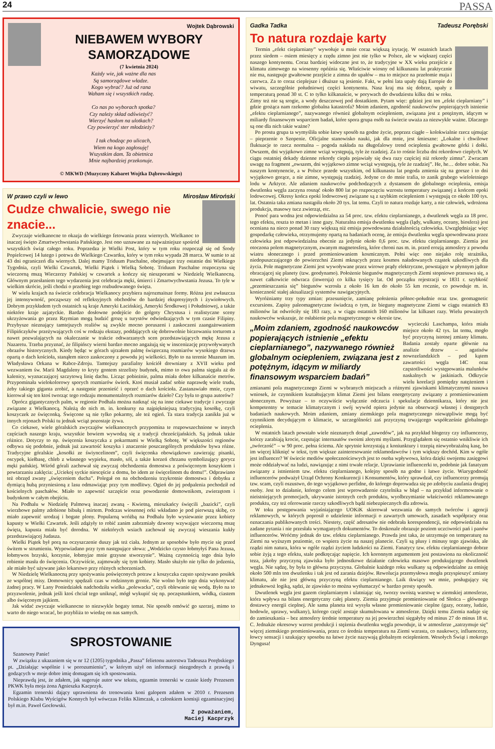24 PASSA
Wojtek Dąbrowski
NIEBAWEM WYBORY SAMORZĄDOWE
(7 kwietnia 2024)
Każdy wie, jak ważne dla nas
Są samorządowe władze.
Kogo wybrać? Już od rana
Waham się i wszystkich radzę.
Co nas po wyborach spotka?
Czy należy skład odświeżyć?
Wierzyć hasłom na ulotkach?
Czy powierzyć ster młodzieży?
I tak chodząc po ulicach,
Wiem na kogo zagłosuję!
Wszystkim dam. Ta obietnica
Mnie najbardziej przekonuje.
© MKWD (Muzyczny Kabaret Wojtka Dąbrowskiego)
W prawo czyli w lewo Mirosław Miroński
Cudze chwalicie, swego nie znacie...
Zwyczaje wielkanocne to okazja do wielkiego fetowania przez wiernych. Wielkanoc to inaczej święto Zmartwychwstania Pańskiego. Jest ono uznawane za najważniejsze spośród wszystkich świąt całego roku. Poprzedza je Wielki Post, który w tym roku rozpoczął się od Środy Popielcowej 14 lutego i potrwa do Wielkiego Czwartku, który w tym roku wypada 28 marca. W sumie to aż 43 dni ograniczeń dla wiernych. Dalej mamy Triduum Paschalne, obejmujące trzy ostatnie dni Wielkiego Tygodnia, czyli Wielki Czwartek, Wielki Piątek i Wielką Sobotę. Triduum Paschalne rozpoczyna się wieczorną mszą Wieczerzy Pańskiej w czwartek a kończy się nieszporami w Niedzielę Wielkanocną. Głównym przesłaniem tego wydarzenia jest celebracja męki, śmierci i Zmartwychwstania Jezusa. To tyle w wielkim skrócie, jeśli chodzi o przebieg tego rozbudowanego święta.
W wielu krajach na świecie celebracja Wielkanocy przybiera najrozmaitsze formy. Różna jest zwłaszcza jej intensywność, począwszy od refleksyjnych obchodów do bardziej ekspresyjnych i żywiołowych. Dobrym przykładem tych ostatnich są kraje Ameryki Łacińskiej, Ameryki Środkowej i Południowej, a także niektóre kraje azjatyckie. Bardzo dosłowne podejście do golgoty Chrystusa i realistyczne sceny ukrzyżowania go przez Rzymian mogą budzić grozę u turystów odwiedzających w tym czasie Filipiny. Przybysze nieznający tamtejszych realiów są zwykle mocno poruszeni i zaskoczeni zaangażowaniem Filipińczyków przeżywających coś w rodzaju ekstazy, poddających się dobrowolnie biczowaniu torturom a nawet pozwalających na okaleczanie w trakcie odtwarzanych scen przedstawiających mękę Jezusa z Nazaretu. Trzeba przyznać, że filipińscy wierni bardzo mocno angażują się w inscenizację przywoływanych obrazów historycznych. Kiedy będąc w górach ujrzałem palmę świąteczną rozmiarów wysokiego drzewa opartą o dach kościoła, stanąłem nieco zaskoczony z powodu jej wielkości. Było to na terenie Muzeum im. Władysława Orkana w Rabce-Zdroju. Tamtejszy parafialny kościół drewniany z XVII wieku pod wezwaniem św. Marii Magdaleny to kryty gontem strzelisty budynek, mimo to owa palma sięgała aż do kalenicy, wyznaczającej szczytową linię dachu. Licząc pobieżnie, palma miała dobre kilkanaście metrów. Przypominała wielokolorowy sporych rozmiarów świerk. Ktoś musiał zadać sobie naprawdę wiele trudu, żeby takiego giganta zrobić, a następnie przenieść i oprzeć o dach kościoła. Zastanawiało mnie, czym kierował się ten ktoś tworząc tego rodzaju monumentalnych rozmiarów dzieło? Czy była to grupa autorów?
Oprócz gigantycznych palm, w regionie Podhala można natknąć się na inne ciekawe tradycje i zwyczaje związane z Wielkanocą. Należą do nich m. in. konkursy na najpiękniejszą tradycyjną kosołkę, czyli koszyczek ze święconką. Święcone są nie tylko pokarmy, ale też ogień. Ta stara tradycja zanikła już w innych rejonach Polski tu jednak wciąż pozostaje żywa.
Co ciekawe, wiele góralskich zwyczajów wielkanocnych przypomina te rozpowszechnione w innych częściach naszego kraju, wszystkie bowiem wywodzą się z tradycji chrześcijańskich. Są jednak także różnice. Dotyczy to np. święcenia koszyczka z pokarmami w Wielką Sobotę. W większości regionów odbywa się podobnie, jednak już zawartość koszyka i znaczenie poszczególnych produktów bywa różne. Tradycyjne góralskie „kosołki ze świyncelinom”, czyli święconka obowiązkowo zawierają: pisanki, oscypek, kiełbasę, chleb z własnego wypieku, masło, sól, a także korzeń chrzanu symbolizujący gorycz męki pańskiej. Wśród górali zachował się zwyczaj obchodzenia domostwa z poświęconym koszykiem i powtarzaniu zaklęcia: „Uciekoj syckie niescęście z domu, bo idem ze święcelinom du domu!”. Odprawiano też obrzęd zwany „święceniem ducha”. Polegał on na obchodzeniu trzykrotnie domostwa i dobytku z dymiącą hubą przyniesioną z lasu odmawiając przy tym modlitwy. Ogień do jej podpalenia pochodził od kościelnych paschałów. Miało to zapewnić szczęście oraz powodzenie domownikom, zwierzętom i budynkom w całym obejściu.
Na Podhalu w Niedzielę Palmową inaczej zwaną - Kwietną, mieszkańcy święcili „bazicki”, czyli wierzbowe palmy zdobione bibułą i mirtem. Podczas wiosennej orki wkładano je pod pierwszą skibę, co miało zapewnić urodzaj i bogate plony. Popularną wróżbą na Podhalu było wysiewanie przez kobiety kapusty w Wielki Czwartek. Jeśli zdążyły to robić zanim zabrzmiały dzwony wzywające wieczorną mszę święta, kapusta miała być dorodna. W niektórych wsiach zachował się zwyczaj wieszania kukły przedstawiającej Judasza.
Wielki Piątek był porą na oczyszczenie duszy jak też ciała. Jednym ze sposobów było mycie się przed świtem w strumieniu. Wypowiadano przy tym następujące słowa: „Wodzicko czysto łobmyłyś Pana Jezusa, łobmywos brzyski, korzynie, łobmyjze mnie grzysne stworzynie”. Ważną czynnością tego dnia było robienie masła do święcenia. Oczywiście, zajmowały się tym kobiety. Masło służyło nie tylko do jedzenia, ale miało być używane jako lekarstwo przy różnych schorzeniach.
W Niedzielę Wielkanocną przy spożywaniu poświęconych potraw z koszyczka często spożywano posiłek ze wspólnej misy. Domownicy spędzali czas w rodzinnym gronie. Nie wolno było tego dnia wykonywać żadnej pracy. W Lany Poniedziałek nadchodziła wielka „polewacka”, czyli oblewanie się wodą. Było na to przyzwolenie, jednak jeśli ktoś chciał tego uniknąć, mógł wykupić się np. poczęstunkiem, wódką, ciastem albo święconym jajkiem.
Jak widać zwyczaje wielkanocne to niezwykle bogaty temat. Nie sposób omówić go szerzej, mimo to warto do niego wracać, bo przybliża to wiedzę on nas samych.
SPROSTOWANIE
Szanowny Panie!
W związku z ukazaniem się w nr 12 (1205) tygodnika „Passa” felietonu autorstwa Tadeusza Porębskiego pt. „Działając wspólnie i w porozumieniu”, w którym użył on informacji niezgodnych z prawdą i godzących w moje dobre imię domagam się ich spostowania.
Nieprawdą jest, że zdałem, jak sugeruje autor ww tekstu, egzamin trenerski w czasie kiedy Prezesem PKWK była moja żona Agnieszka Kacprzyk.
Egzamin trenerski dający uprawniena do trenowania koni galopem zdałem w 2010 r. Prezesem Polskiego Klubu Wyścigów Konnych był wówczas Feliks Klimczak, a członkiem komisji egzaminacyjnej był m.in. Paweł Gocłowski.
Z poważaniem,
Maciej Kacprzyk
Gadka Tadka Tadeusz Porębski
To natura rozdaje karty
Termin „efekt cieplarniany” wywołuje u mnie coraz większą irytację. W ostatnich latach przez siedem – osiem miesięcy z rzędu zimno jest nie tylko w Polsce, ale w większej części naszego kontynentu. Coraz bardziej widoczne jest to, że tradycyjne w XX wieku przejście z klimatu zimowego na wiosenny opóźnia się. Właściwie wiosny od kilkunastu lat praktycznie nie ma, następuje gwałtowne przejście z zimna do upałów – ma to miejsce na przełomie maja i czerwca. Za to coraz cieplejsze i dłuższe są jesienie. Fakt, w pełni lata upały dają Europie do wiwatu, szczególnie południowej części kontynentu. Nasz kraj ma się dobrze, upały z temperaturą ponad 30 st. C to tylko kilkanaście, w porywach do dwudziestu kilku dni w roku. Zimy też nie są srogie, a wody deszczowej pod dostatkiem. Pytam więc: gdzież jest ten „efekt cieplarniany” i gdzie grożąca nam rzekomo globalna katastrofa? Moim zdaniem, zgodność naukowców popierających istnienie „efektu cieplarnianego”, nazywanego również globalnym ociepleniem, związana jest z potężnym, idącym w miliardy finansowym wsparciem badań, które spora grupa osób na świecie uważa za niezwykle ważne. Dlaczego są one dla nich takie ważne?
Po prostu grupa ta wymyśliła sobie łatwy sposób na godne życie, poprzez ciągłe – kolokwialnie rzecz ujmując – pieprzenie o Szopenie. Oficjalne stanowisko nauki, jak dla mnie, jest śmieszne: „Lokalne i chwilowe fluktuacje to rzecz normalna – pogoda nakłada na długofalowy trend ocieplenia gwałtowne górki i dołki. Owszem, dni wyjątkowo zimne wciąż występują, tyle że rzadziej. Za to rośnie liczba dni rekordowo ciepłych. W ciągu ostatniej dekady dzienne rekordy ciepła pojawiały się dwa razy częściej niż rekordy zimna”. Zwracam uwagę na fragment „owszem, dni wyjątkowo zimne wciąż występują, tyle że rzadziej”. He, he… dobre sobie. Na naszym kontynencie, a w Polsce przede wszystkim, od kilkunastu lat pogoda zmienia się na gorsze i to dni wyjątkowo gorące, a nie zimne, występują rzadziej. Jedyne co do mnie trafia, to zanik grubego wieloletniego lodu w Arktyce. Ale zdaniem naukowców podchodzących z dystansem do globalnego ocieplenia, emisja dwutlenku węgla zaczyna rosnąć około 800 lat po rozpoczęciu wzrostu temperatury związanej z końcem epoki lodowcowej. Okresy końca epoki lodowcowej związane są z szybkim ociepleniem i występują co około 100 tys. lat. Ostatnia taka zmiana nastąpiła około 20 tys. lat temu. Czyli to natura rozdaje karty, a nie człowiek, wdrożona produkcja, masowy tucz zwierząt, etc.
Ponoć para wodna jest odpowiedzialna za 54 proc. tzw. efektu cieplarnianego, a dwutlenek węgla za 18 proc. tego efektu, reszta to metan i inne gazy. Naturalna emisja dwutlenku węgla (lądy, wulkany, oceany, biosfera) jest oceniana na nieco ponad 30 razy większą niż emisja powodowana działalnością człowieka. Uwzględniając więc gospodarkę człowieka, otrzymujemy opartą na badaniach ocenę, że emisja dwutlenku węgla spowodowana przez człowieka jest odpowiedzialna obecnie za jedynie około 0,6 proc. tzw. efektu cieplarnianego. Ziemia jest otoczona polem magnetycznym, zwanym magnetosferą, które chroni nas m. in. przed erozją atmosfery z powodu wiatru słonecznego i przed promieniowaniem kosmicznym. Pełni więc ono niejako rolę strażnika, niedopuszczającego do powierzchni Ziemi mknących przez kosmos naładowanych cząstek szkodliwych dla życia. Pole magnetyczne Ziemi jest wywoływane przez wirowe prądy elektryczne, powstające w płynnym jądrze obracającej się planety (tzw. geodynamo). Położenie biegunów magnetycznych Ziemi stopniowo przesuwa się, a nawet całkowicie odwraca (inwersja) co kilka tysięcy lat. Od początku rejestracji w 1831 r. szybkość „przemieszczania się” biegunów wzrosła z około 16 km do około 55 km rocznie, co powoduje m. in. konieczność stałej aktualizacji systemów nawigacyjnych.
Wyróżniamy trzy typy zmian: przesunięcie, zamianę położenia północ-południe oraz tzw. geomagnetic excursions. Zapisy paleomagnetyczne świadczą o tym, że bieguny magnetyczne Ziemi w ciągu ostatnich 83 milionów lat odwróciły się 183 razy, a w ciągu ostatnich 160 milionów lat kilkaset razy. Wielu poważnych naukowców wskazuje, że osłabienie pola magnetycznego w okresie tzw.
„Moim zdaniem, zgodność naukowców popierających istnienie „efektu cieplarnianego”, nazywanego również globalnym ociepleniem, związana jest z potężnym, idącym w miliardy finansowym wsparciem badań”
wycieczki Laschampa, która miała miejsce około 42 tys. lat temu, mogło być przyczyną istotnej zmiany klimatu. Badania zostały oparte głównie na analizie drzew – agatisów nowozelandzkich – pod kątem zawartości węgla 14C oraz częstotliwości występowania malunków naskalnych w jaskiniach. Odkrycie wielu korelacji pomiędzy natężeniem i zmianami pola magnetycznego Ziemi w wybranych miejscach a różnymi zjawiskami klimatycznymi nasuwa wniosek, że czynnikiem kształtującym klimat Ziemi jest bilans energetyczny związany z promieniowaniem słonecznym. Powyższe – to oczywiście wyłącznie odczucia i spekulacje dziennikarza, który nie jest kompetentny w temacie klimatycznym i swój wywód opiera jedynie na obserwacji własnej i dostępnych badaniach naukowych. Moim zdaniem, zmiany ziemskiego pola magnetycznego niewątpliwie mogą być czynnikiem decydującym o klimacie, w szczególności zaś przyczyną trwającego współcześnie globalnego ocieplenia.
W ostatnich latach powstało wiele nieznanych dotąd „zawodów”, jak na przykład blogerzy czy influencerzy, którzy zarabiają krocie, częstując internautów swoimi złotymi myślami. Przyglądałem się ostatnio wnikliwie ich „twórczość” – w 90 proc. pełna ściema. Ale sprytnie korzystają z koniunktury i trzepią niewyobrażalną kasę, bo im więcej kliknięć w tekst, tym większe zainteresowanie reklamodawców i tym większy dochód. Kim w ogóle jest influencer? W świecie mediów społecznościowych jest to osoba wpływowa, która dzięki swojemu zasięgowi może oddziaływać na ludzi, nawiązując z nimi trwałe relacje. Uprawianie influencerki to, podobnie jak fanatyzm związany z istnieniem tzw. efektu cieplarnianego, kolejny sposób na godne i łatwe życie. Wiarygodność influencerów podważył Urząd Ochrony Konkurencji i Konsumentów, który sprawdzał, czy influencerzy promują tzw. scam, czyli oszustwo, do tego wyjątkowo perfidne, do którego doprowadza się po zdobyciu zaufania drugiej osoby. Jest to działanie, którego celem jest wprowadzenie czytelnika w błąd – na przykład informowanie o nieistniejących promocjach, ukrywanie istotnych cech produktu, wyolbrzymianie właściwości reklamowanego produktu, czy też oferowanie rzeczy szkodliwych bądź niebezpiecznych dla zdrowia.
W toku postępowania wyjaśniającego UOKiK skierował wezwania do samych twórców i agencji reklamowych, w których poprosił o udzielenie informacji o zawartych umowach, zasadach współpracy oraz oznaczania publikowanych treści. Niestety, część adresatów nie odebrała korespondencji, nie odpowiedziała na zadane pytania i nie przesłała wymaganych dokumentów. To doskonale obrazuje poziom uczciwości pań i panów influencerów. Wróćmy jednak do tzw. efektu cieplarnianego. Prawda jest taka, że utrzymuje on temperaturę na Ziemi na wyższym poziomie, co wspiera życie na naszej planecie. Czyli są plusy i minusy tego zjawiska, ale rządzi nim natura, która w ogóle rządzi życiem ludzkości na Ziemi. Fanatycy tzw. efektu cieplarnianego dobrze sobie żyją z tego efektu, stale podkręcając napięcie. Ich koronnym argumentem jest postawiona na okoliczność teza, jakoby przyczyną zjawiska było jednostkowe działanie człowieka masowo produkującego dwutlenek węgla. Nie sądzę, by była to główna przyczyna. Globalnie każdego roku wulkany są odpowiedzialne za emisję około 500 mln ton dwutlenku i tak jest od zarania dziejów. Rewolucja przemysłowa mogła przyspieszyć zmiany klimatu, ale nie jest główną przyczyną efektu cieplarnianego. Laik tkwiący we mnie, posługujący się jednakowoż logiką, sądzi, że zjawisko to można wytłumaczyć w bardzo prosty sposób.
Dwutlenek węgla jest gazem cieplarnianym i ulatniając się, tworzy swoistą warstwę w ziemskiej atmosferze, która wpływa na bilans energetyczny całej planety. Ziemia przyjmuje promieniowanie od Słońca – głównego dostawcy energii cieplnej. Ale sama planeta też wysyła własne promieniowanie cieplne (gazy, oceany, ludzie, hodowle, uprawy, wulkany), którego część zostaje skumulowana w atmosferze. Dzięki temu Ziemia nadaje się do zamieszkania – bez atmosfery średnie temperatury na jej powierzchni sięgałyby od minus 27 do minus 18 st. C. Jednakże okresowy wzrost produkcji i stężenia dwutlenku węgla powoduje, iż w atmosferze „zatrzymuje się” więcej ziemskiego promieniowania, przez co średnia temperatura na Ziemi wzrasta, co naukowcy, influencerzy, łowcy sensacji i szukający sposobu na łatwe życie nazywają globalnym ociepleniem. Wesołych Świąt i mokrego Dyngusa!